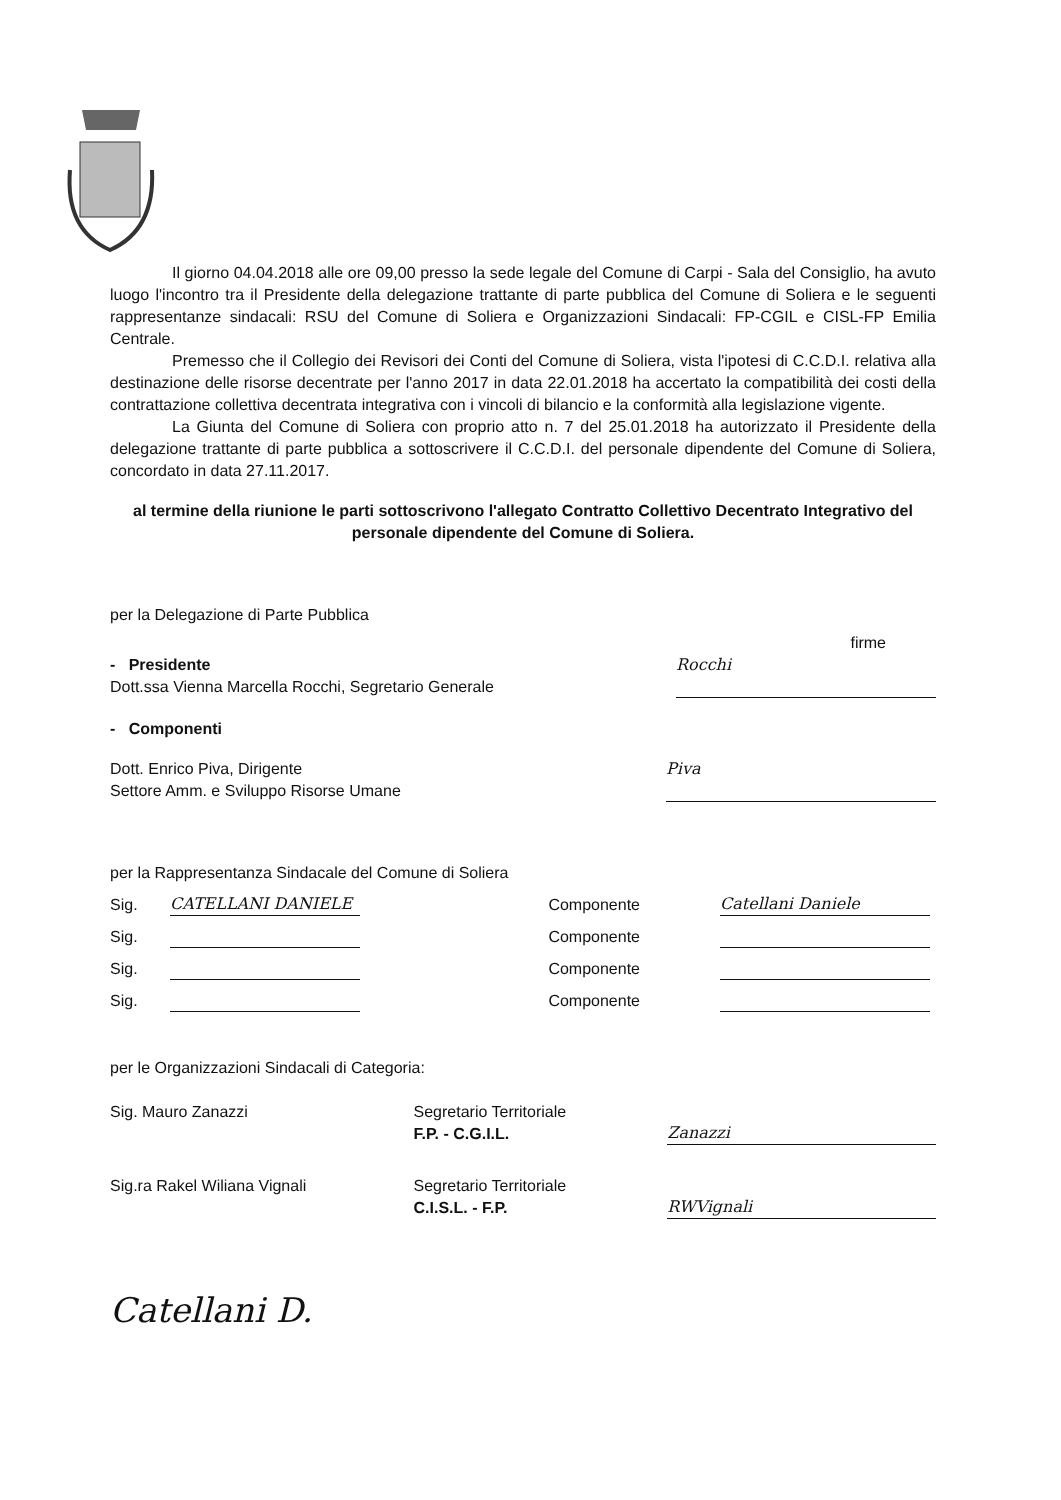Il giorno 04.04.2018 alle ore 09,00 presso la sede legale del Comune di Carpi - Sala del Consiglio, ha avuto luogo l'incontro tra il Presidente della delegazione trattante di parte pubblica del Comune di Soliera e le seguenti rappresentanze sindacali: RSU del Comune di Soliera e Organizzazioni Sindacali: FP-CGIL e CISL-FP Emilia Centrale.
Premesso che il Collegio dei Revisori dei Conti del Comune di Soliera, vista l'ipotesi di C.C.D.I. relativa alla destinazione delle risorse decentrate per l'anno 2017 in data 22.01.2018 ha accertato la compatibilità dei costi della contrattazione collettiva decentrata integrativa con i vincoli di bilancio e la conformità alla legislazione vigente.
La Giunta del Comune di Soliera con proprio atto n. 7 del 25.01.2018 ha autorizzato il Presidente della delegazione trattante di parte pubblica a sottoscrivere il C.C.D.I. del personale dipendente del Comune di Soliera, concordato in data 27.11.2017.
al termine della riunione le parti sottoscrivono l'allegato Contratto Collettivo Decentrato Integrativo del personale dipendente del Comune di Soliera.
per la Delegazione di Parte Pubblica
firme
- Presidente
Dott.ssa Vienna Marcella Rocchi, Segretario Generale
Rocchi
- Componenti
Dott. Enrico Piva, Dirigente
Settore Amm. e Sviluppo Risorse Umane
Piva
per la Rappresentanza Sindacale del Comune di Soliera
Sig. CATELLANI DANIELE Componente Catellani Daniele
Sig. Componente
Sig. Componente
Sig. Componente
per le Organizzazioni Sindacali di Categoria:
Sig. Mauro Zanazzi Segretario Territoriale
F.P. - C.G.I.L. Zanazzi
Sig.ra Rakel Wiliana Vignali Segretario Territoriale
C.I.S.L. - F.P. RWVignali
Catellani D.